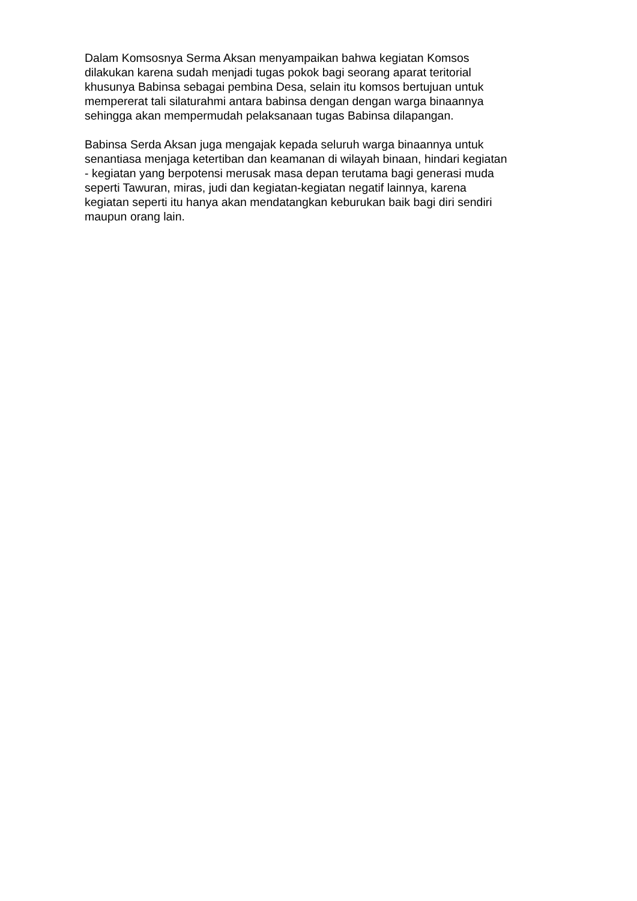Dalam Komsosnya Serma Aksan menyampaikan bahwa kegiatan Komsos
dilakukan karena sudah menjadi tugas pokok bagi seorang aparat teritorial
khusunya Babinsa sebagai pembina Desa, selain itu komsos bertujuan untuk
mempererat tali silaturahmi antara babinsa dengan dengan warga binaannya
sehingga akan mempermudah pelaksanaan tugas Babinsa dilapangan.
Babinsa Serda Aksan juga mengajak kepada seluruh warga binaannya untuk
senantiasa menjaga ketertiban dan keamanan di wilayah binaan, hindari kegiatan
- kegiatan yang berpotensi merusak masa depan terutama bagi generasi muda
seperti Tawuran, miras, judi dan kegiatan-kegiatan negatif lainnya, karena
kegiatan seperti itu hanya akan mendatangkan keburukan baik bagi diri sendiri
maupun orang lain.